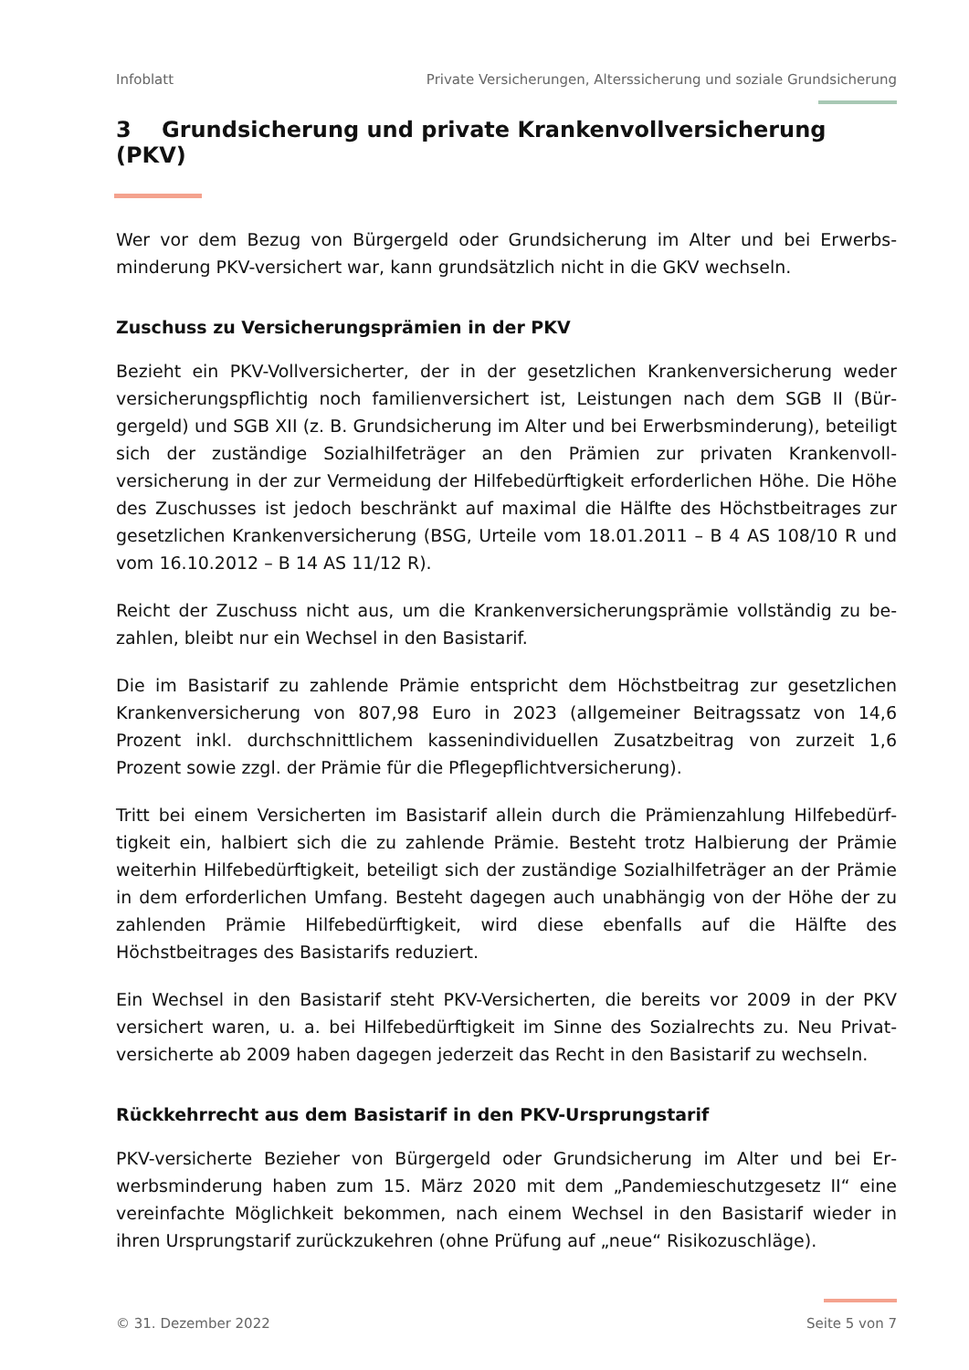Infoblatt Private Versicherungen, Alterssicherung und soziale Grundsicherung
3 Grundsicherung und private Krankenvollversicherung (PKV)
Wer vor dem Bezug von Bürgergeld oder Grundsicherung im Alter und bei Erwerbs­minderung PKV-versichert war, kann grundsätzlich nicht in die GKV wechseln.
Zuschuss zu Versicherungsprämien in der PKV
Bezieht ein PKV-Vollversicherter, der in der gesetzlichen Krankenversicherung weder versicherungspflichtig noch familienversichert ist, Leistungen nach dem SGB II (Bür­gergeld) und SGB XII (z. B. Grundsicherung im Alter und bei Erwerbsminderung), be­teiligt sich der zuständige Sozialhilfeträger an den Prämien zur privaten Krankenvoll­versicherung in der zur Vermeidung der Hilfebedürftigkeit erforderlichen Höhe. Die Höhe des Zuschusses ist jedoch beschränkt auf maximal die Hälfte des Höchstbeitra­ges zur gesetzlichen Krankenversicherung (BSG, Urteile vom 18.01.2011 – B 4 AS 108/10 R und vom 16.10.2012 – B 14 AS 11/12 R).
Reicht der Zuschuss nicht aus, um die Krankenversicherungsprämie vollständig zu be­zahlen, bleibt nur ein Wechsel in den Basistarif.
Die im Basistarif zu zahlende Prämie entspricht dem Höchstbeitrag zur gesetzlichen Krankenversicherung von 807,98 Euro in 2023 (allgemeiner Beitragssatz von 14,6 Prozent inkl. durchschnittlichem kassenindividuellen Zusatzbeitrag von zurzeit 1,6 Prozent sowie zzgl. der Prämie für die Pflegepflichtversicherung).
Tritt bei einem Versicherten im Basistarif allein durch die Prämienzahlung Hilfebedürf­tigkeit ein, halbiert sich die zu zahlende Prämie. Besteht trotz Halbierung der Prämie weiterhin Hilfebedürftigkeit, beteiligt sich der zuständige Sozialhilfeträger an der Prä­mie in dem erforderlichen Umfang. Besteht dagegen auch unabhängig von der Höhe der zu zahlenden Prämie Hilfebedürftigkeit, wird diese ebenfalls auf die Hälfte des Höchstbeitrages des Basistarifs reduziert.
Ein Wechsel in den Basistarif steht PKV-Versicherten, die bereits vor 2009 in der PKV versichert waren, u. a. bei Hilfebedürftigkeit im Sinne des Sozialrechts zu. Neu Privat­versicherte ab 2009 haben dagegen jederzeit das Recht in den Basistarif zu wechseln.
Rückkehrrecht aus dem Basistarif in den PKV-Ursprungstarif
PKV-versicherte Bezieher von Bürgergeld oder Grundsicherung im Alter und bei Er­werbsminderung haben zum 15. März 2020 mit dem „Pandemieschutzgesetz II“ eine vereinfachte Möglichkeit bekommen, nach einem Wechsel in den Basistarif wieder in ihren Ursprungstarif zurückzukehren (ohne Prüfung auf „neue“ Risikozuschläge).
© 31. Dezember 2022 Seite 5 von 7